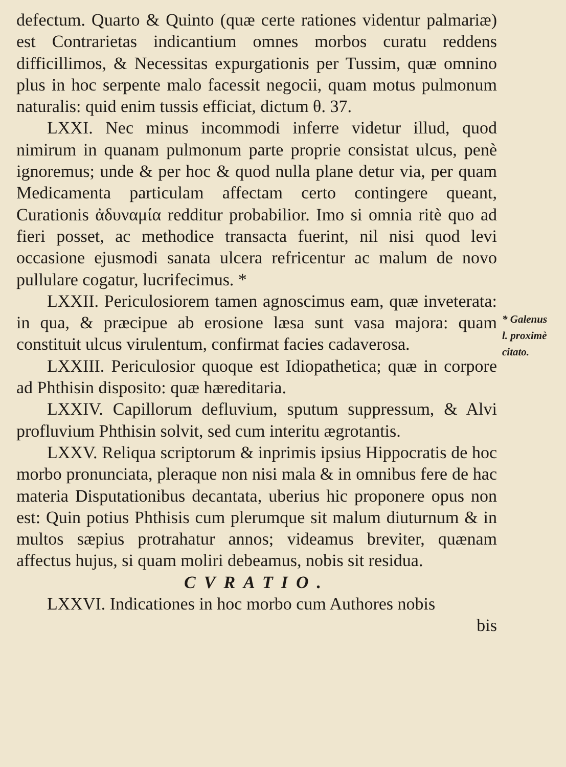defectum. Quarto & Quinto (quæ certe rationes videntur palmariæ) est Contrarietas indicantium omnes morbos curatu reddens difficillimos, & Necessitas expurgationis per Tussim, quæ omnino plus in hoc serpente malo facessit negocii, quam motus pulmonum naturalis: quid enim tussis efficiat, dictum θ. 37.
LXXI. Nec minus incommodi inferre videtur illud, quod nimirum in quanam pulmonum parte proprie consistat ulcus, penè ignoremus; unde & per hoc & quod nulla plane detur via, per quam Medicamenta particulam affectam certo contingere queant, Curationis ἀδυναμία redditur probabilior. Imo si omnia ritè quo ad fieri posset, ac methodice transacta fuerint, nil nisi quod levi occasione ejusmodi sanata ulcera refricentur ac malum de novo pullulare cogatur, lucrifecimus. *
LXXII. Periculosiorem tamen agnoscimus eam, quæ inveterata: in qua, & præcipue ab erosione læsa sunt vasa majora: quam constituit ulcus virulentum, confirmat facies cadaverosa.
LXXIII. Periculosior quoque est Idiopathetica; quæ in corpore ad Phthisin disposito: quæ hæreditaria.
LXXIV. Capillorum defluvium, sputum suppressum, & Alvi profluvium Phthisin solvit, sed cum interitu ægrotantis.
LXXV. Reliqua scriptorum & inprimis ipsius Hippocratis de hoc morbo pronunciata, pleraque non nisi mala & in omnibus fere de hac materia Disputationibus decantata, uberius hic proponere opus non est: Quin potius Phthisis cum plerumque sit malum diuturnum & in multos sæpius protrahatur annos; videamus breviter, quænam affectus hujus, si quam moliri debeamus, nobis sit residua.
CVRATIO.
LXXVI. Indicationes in hoc morbo cum Authores nobis
bis
* Galenus
l. proximè
citato.